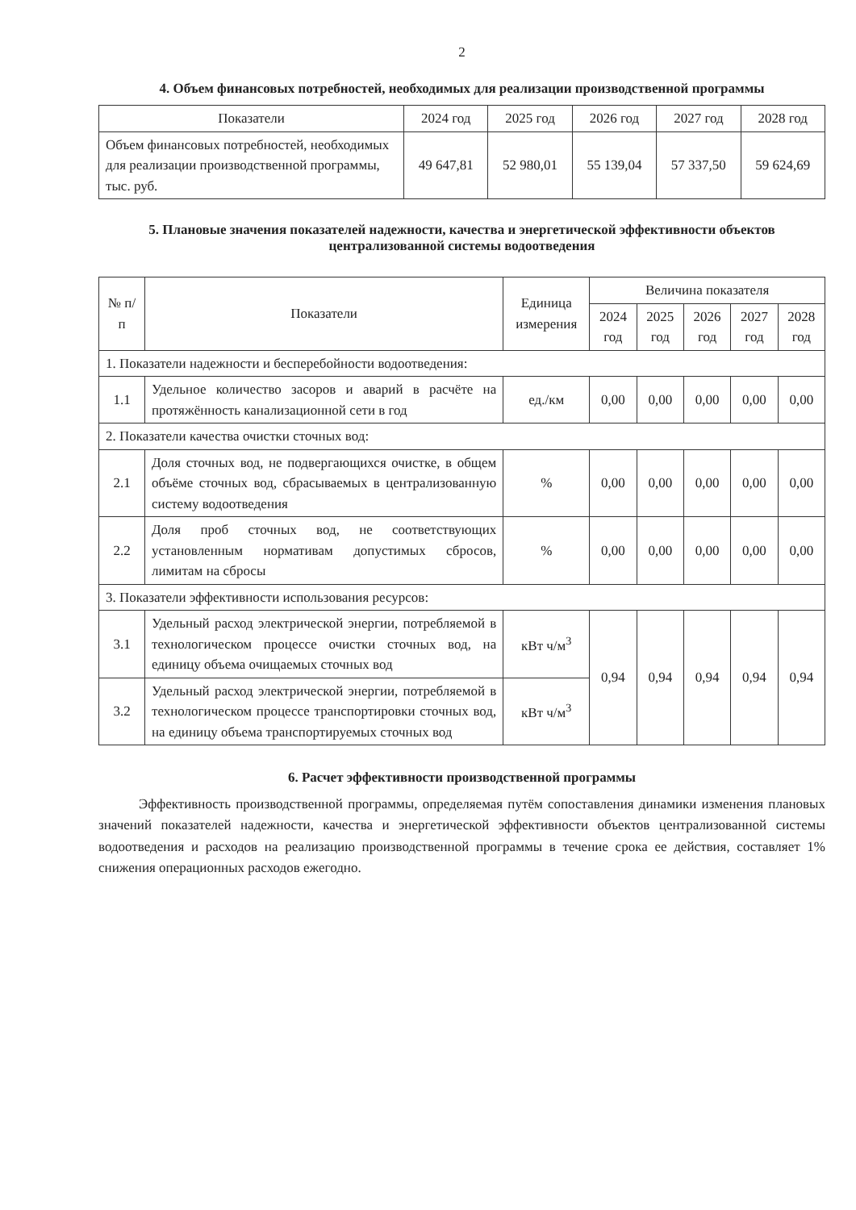2
4. Объем финансовых потребностей, необходимых для реализации производственной программы
| Показатели | 2024 год | 2025 год | 2026 год | 2027 год | 2028 год |
| --- | --- | --- | --- | --- | --- |
| Объем финансовых потребностей, необходимых для реализации производственной программы, тыс. руб. | 49 647,81 | 52 980,01 | 55 139,04 | 57 337,50 | 59 624,69 |
5. Плановые значения показателей надежности, качества и энергетической эффективности объектов централизованной системы водоотведения
| № п/п | Показатели | Единица измерения | Величина показателя | | | | |
| --- | --- | --- | --- | --- | --- | --- | --- |
| | | | 2024 год | 2025 год | 2026 год | 2027 год | 2028 год |
| 1. Показатели надежности и бесперебойности водоотведения: | | | | | | | |
| 1.1 | Удельное количество засоров и аварий в расчёте на протяжённость канализационной сети в год | ед./км | 0,00 | 0,00 | 0,00 | 0,00 | 0,00 |
| 2. Показатели качества очистки сточных вод: | | | | | | | |
| 2.1 | Доля сточных вод, не подвергающихся очистке, в общем объёме сточных вод, сбрасываемых в централизованную систему водоотведения | % | 0,00 | 0,00 | 0,00 | 0,00 | 0,00 |
| 2.2 | Доля проб сточных вод, не соответствующих установленным нормативам допустимых сбросов, лимитам на сбросы | % | 0,00 | 0,00 | 0,00 | 0,00 | 0,00 |
| 3. Показатели эффективности использования ресурсов: | | | | | | | |
| 3.1 | Удельный расход электрической энергии, потребляемой в технологическом процессе очистки сточных вод, на единицу объема очищаемых сточных вод | кВт ч/м<sup>3</sup> | 0,94 | 0,94 | 0,94 | 0,94 | 0,94 |
| 3.2 | Удельный расход электрической энергии, потребляемой в технологическом процессе транспортировки сточных вод, на единицу объема транспортируемых сточных вод | кВт ч/м<sup>3</sup> | | | | | |
6. Расчет эффективности производственной программы
Эффективность производственной программы, определяемая путём сопоставления динамики изменения плановых значений показателей надежности, качества и энергетической эффективности объектов централизованной системы водоотведения и расходов на реализацию производственной программы в течение срока ее действия, составляет 1% снижения операционных расходов ежегодно.